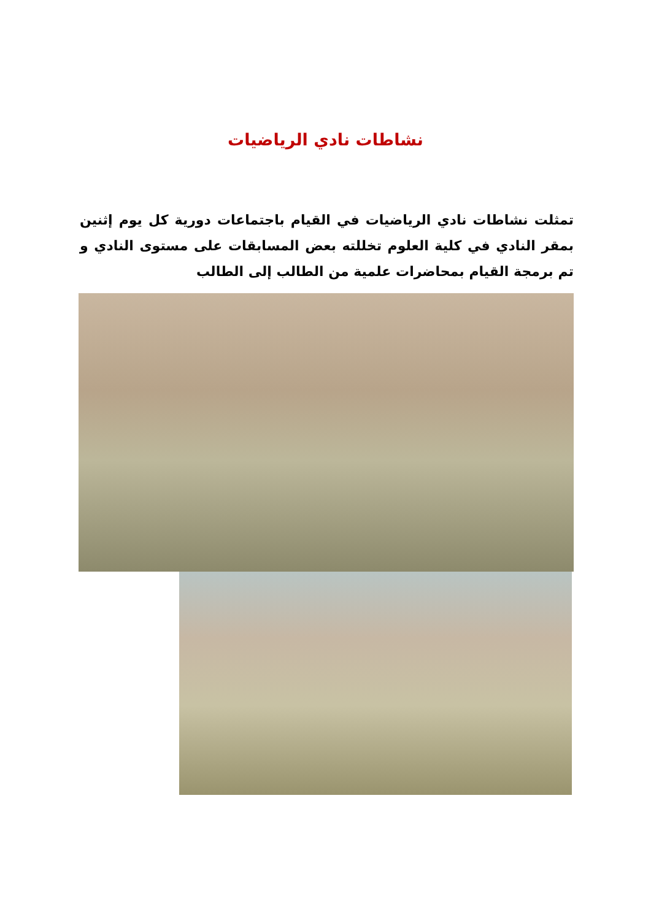نشاطات نادي الرياضيات
تمثلت نشاطات نادي الرياضيات في القيام باجتماعات دورية كل يوم إثنين بمقر النادي في كلية العلوم تخللته بعض المسابقات على مستوى النادي و تم برمجة القيام بمحاضرات علمية من الطالب إلى الطالب